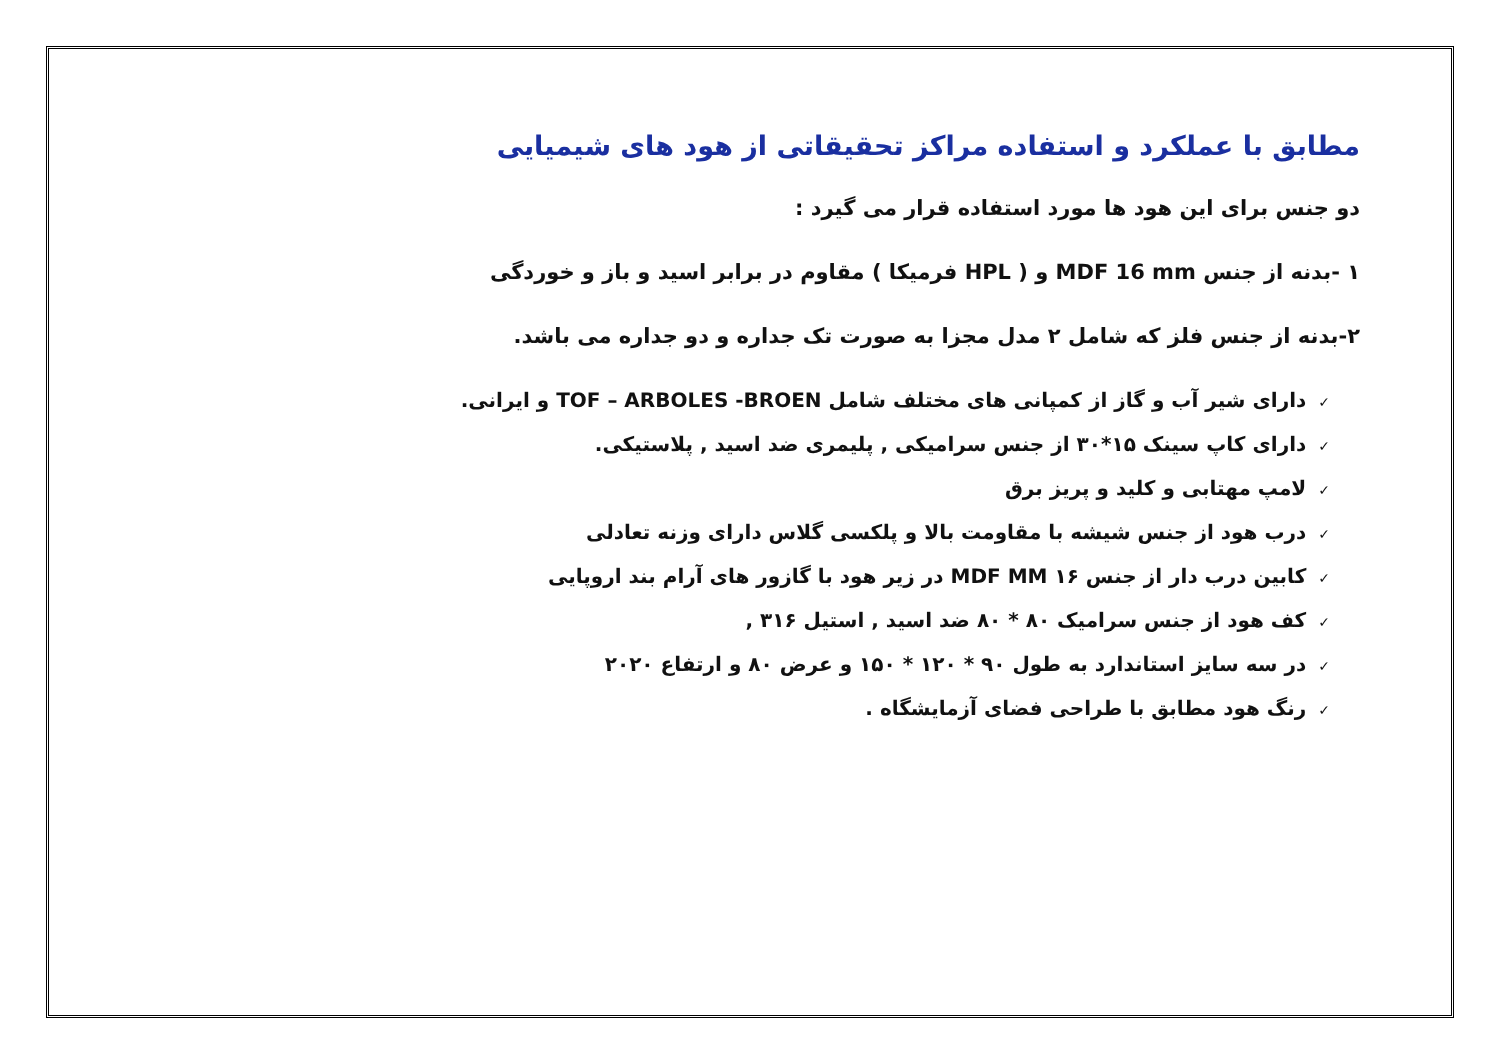مطابق با عملکرد و استفاده مراکز تحقیقاتی از هود های شیمیایی
دو جنس برای این هود ها مورد استفاده قرار می گیرد :
۱ -بدنه از جنس MDF 16 mm و ( HPL فرمیکا ) مقاوم در برابر اسید و باز و خوردگی
۲-بدنه از جنس فلز که شامل ۲ مدل مجزا به صورت تک جداره و دو جداره می باشد.
✓دارای شیر آب و گاز از کمپانی های مختلف شامل TOF – ARBOLES -BROEN و ایرانی.
✓دارای کاپ سینک ۱۵*۳۰ از جنس سرامیکی , پلیمری ضد اسید , پلاستیکی.
✓لامپ مهتابی و کلید و پریز برق
✓درب هود از جنس شیشه با مقاومت بالا و پلکسی گلاس دارای وزنه تعادلی
✓کابین درب دار از جنس ۱۶ MDF MM در زیر هود با گازور های آرام بند اروپایی
✓کف هود از جنس سرامیک ۸۰ * ۸۰ ضد اسید , استیل ۳۱۶ ,
✓در سه سایز استاندارد به طول ۹۰ * ۱۲۰ * ۱۵۰ و عرض ۸۰ و ارتفاع ۲۰۲۰
✓رنگ هود مطابق با طراحی فضای آزمایشگاه .